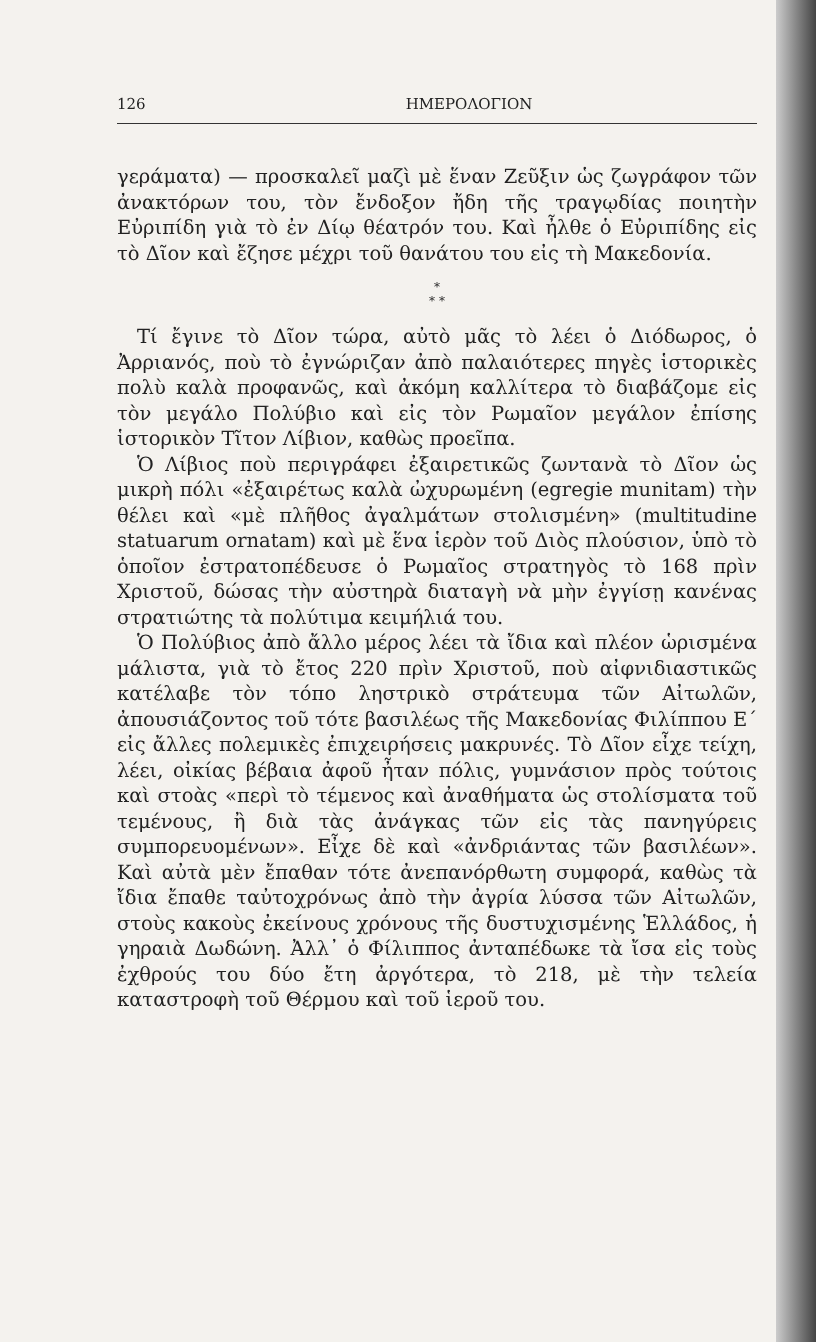126 ΗΜΕΡΟΛΟΓΙΟΝ
γεράματα) — προσκαλεῖ μαζὶ μὲ ἕναν Ζεῦξιν ὡς ζωγράφον τῶν ἀνακτόρων του, τὸν ἔνδοξον ἤδη τῆς τραγῳδίας ποιητὴν Εὐριπίδη γιὰ τὸ ἐν Δίῳ θέατρόν του. Καὶ ἦλθε ὁ Εὐριπίδης εἰς τὸ Δῖον καὶ ἔζησε μέχρι τοῦ θανάτου του εἰς τὴ Μακεδονία.
*
* *
Τί ἔγινε τὸ Δῖον τώρα, αὐτὸ μᾶς τὸ λέει ὁ Διόδωρος, ὁ Ἀρριανός, ποὺ τὸ ἐγνώριζαν ἀπὸ παλαιότερες πηγὲς ἱστορικὲς πολὺ καλὰ προφανῶς, καὶ ἀκόμη καλλίτερα τὸ διαβάζομε εἰς τὸν μεγάλο Πολύβιο καὶ εἰς τὸν Ρωμαῖον μεγάλον ἐπίσης ἱστορικὸν Τῖτον Λίβιον, καθὼς προεῖπα.
Ὁ Λίβιος ποὺ περιγράφει ἐξαιρετικῶς ζωντανὰ τὸ Δῖον ὡς μικρὴ πόλι «ἐξαιρέτως καλὰ ὠχυρωμένη (egregie munitam) τὴν θέλει καὶ «μὲ πλῆθος ἀγαλμάτων στολισμένη» (multitudine statuarum ornatam) καὶ μὲ ἕνα ἱερὸν τοῦ Διὸς πλούσιον, ὑπὸ τὸ ὁποῖον ἐστρατοπέδευσε ὁ Ρωμαῖος στρατηγὸς τὸ 168 πρὶν Χριστοῦ, δώσας τὴν αὐστηρὰ διαταγὴ νὰ μὴν ἐγγίσῃ κανένας στρατιώτης τὰ πολύτιμα κειμήλιά του.
Ὁ Πολύβιος ἀπὸ ἄλλο μέρος λέει τὰ ἴδια καὶ πλέον ὡρισμένα μάλιστα, γιὰ τὸ ἔτος 220 πρὶν Χριστοῦ, ποὺ αἰφνιδιαστικῶς κατέλαβε τὸν τόπο ληστρικὸ στράτευμα τῶν Αἰτωλῶν, ἀπουσιάζοντος τοῦ τότε βασιλέως τῆς Μακεδονίας Φιλίππου Ε΄ εἰς ἄλλες πολεμικὲς ἐπιχειρήσεις μακρυνές. Τὸ Δῖον εἶχε τείχη, λέει, οἰκίας βέβαια ἀφοῦ ἦταν πόλις, γυμνάσιον πρὸς τούτοις καὶ στοὰς «περὶ τὸ τέμενος καὶ ἀναθήματα ὡς στολίσματα τοῦ τεμένους, ἢ διὰ τὰς ἀνάγκας τῶν εἰς τὰς πανηγύρεις συμπορευομένων». Εἶχε δὲ καὶ «ἀνδριάντας τῶν βασιλέων». Καὶ αὐτὰ μὲν ἔπαθαν τότε ἀνεπανόρθωτη συμφορά, καθὼς τὰ ἴδια ἔπαθε ταὐτοχρόνως ἀπὸ τὴν ἀγρία λύσσα τῶν Αἰτωλῶν, στοὺς κακοὺς ἐκείνους χρόνους τῆς δυστυχισμένης Ἑλλάδος, ἡ γηραιὰ Δωδώνη. Ἀλλ᾽ ὁ Φίλιππος ἀνταπέδωκε τὰ ἴσα εἰς τοὺς ἐχθρούς του δύο ἔτη ἀργότερα, τὸ 218, μὲ τὴν τελεία καταστροφὴ τοῦ Θέρμου καὶ τοῦ ἱεροῦ του.